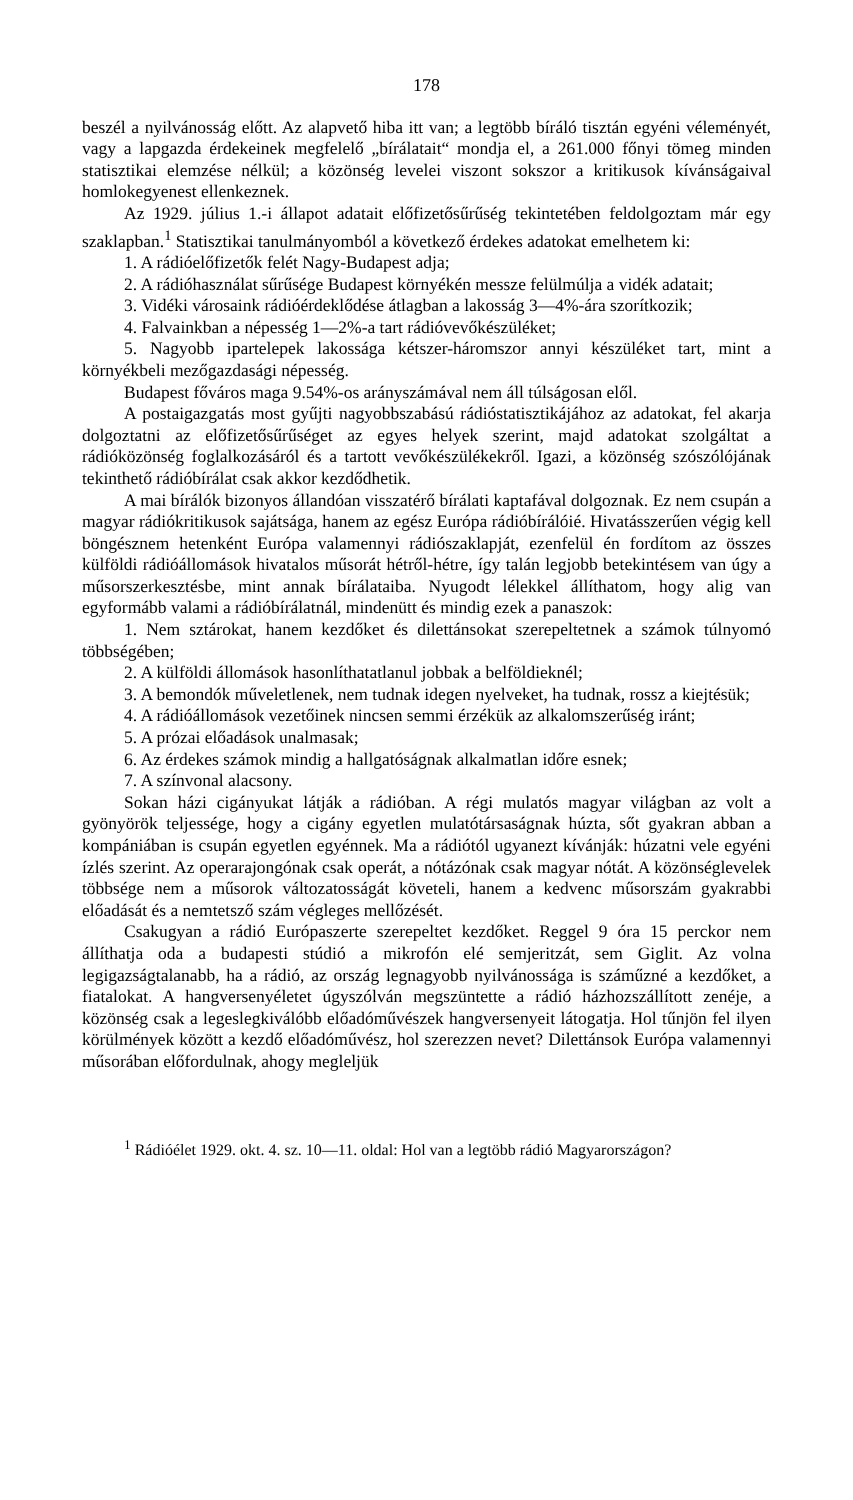178
beszél a nyilvánosság előtt. Az alapvető hiba itt van; a legtöbb bíráló tisztán egyéni véleményét, vagy a lapgazda érdekeinek megfelelő „bírálatait“ mondja el, a 261.000 főnyi tömeg minden statisztikai elemzése nélkül; a közönség levelei viszont sokszor a kritikusok kívánságaival homlokegyenest ellenkeznek.
Az 1929. július 1.-i állapot adatait előfizetősűrűség tekintetében feldolgoztam már egy szaklapban.<sup>1</sup> Statisztikai tanulmányomból a következő érdekes adatokat emelhetem ki:
1. A rádióelőfizetők felét Nagy-Budapest adja;
2. A rádióhasználat sűrűsége Budapest környékén messze felülmúlja a vidék adatait;
3. Vidéki városaink rádióérdeklődése átlagban a lakosság 3—4%-ára szorítkozik;
4. Falvainkban a népesség 1—2%-a tart rádióvevőkészüléket;
5. Nagyobb ipartelepek lakossága kétszer-háromszor annyi készüléket tart, mint a környékbeli mezőgazdasági népesség.
Budapest főváros maga 9.54%-os arányszámával nem áll túlságosan elől.
A postaigazgatás most gyűjti nagyobbszabású rádióstatisztikájához az adatokat, fel akarja dolgoztatni az előfizetősűrűséget az egyes helyek szerint, majd adatokat szolgáltat a rádióközönség foglalkozásáról és a tartott vevőkészülékekről. Igazi, a közönség szószólójának tekinthető rádióbírálat csak akkor kezdődhetik.
A mai bírálók bizonyos állandóan visszatérő bírálati kaptafával dolgoznak. Ez nem csupán a magyar rádiókritikusok sajátsága, hanem az egész Európa rádióbírálóié. Hivatásszerűen végig kell böngésznem hetenként Európa valamennyi rádiószaklapját, ezenfelül én fordítom az összes külföldi rádióállomások hivatalos műsorát hétről-hétre, így talán legjobb betekintésem van úgy a műsorszerkesztésbe, mint annak bírálataiba. Nyugodt lélekkel állíthatom, hogy alig van egyformább valami a rádióbírálatnál, mindenütt és mindig ezek a panaszok:
1. Nem sztárokat, hanem kezdőket és dilettánsokat szerepeltetnek a számok túlnyomó többségében;
2. A külföldi állomások hasonlíthatatlanul jobbak a belföldieknél;
3. A bemondók műveletlenek, nem tudnak idegen nyelveket, ha tudnak, rossz a kiejtésük;
4. A rádióállomások vezetőinek nincsen semmi érzékük az alkalomszerűség iránt;
5. A prózai előadások unalmasak;
6. Az érdekes számok mindig a hallgatóságnak alkalmatlan időre esnek;
7. A színvonal alacsony.
Sokan házi cigányukat látják a rádióban. A régi mulatós magyar világban az volt a gyönyörök teljessége, hogy a cigány egyetlen mulatótársaságnak húzta, sőt gyakran abban a kompániában is csupán egyetlen egyénnek. Ma a rádiótól ugyanezt kívánják: húzatni vele egyéni ízlés szerint. Az operarajongónak csak operát, a nótázónak csak magyar nótát. A közönséglevelek többsége nem a műsorok változatosságát követeli, hanem a kedvenc műsorszám gyakrabbi előadását és a nemtetsző szám végleges mellőzését.
Csakugyan a rádió Európaszerte szerepeltet kezdőket. Reggel 9 óra 15 perckor nem állíthatja oda a budapesti stúdió a mikrofón elé semjeritzát, sem Giglit. Az volna legigazságtalanabb, ha a rádió, az ország legnagyobb nyilvánossága is száműzné a kezdőket, a fiatalokat. A hangversenyéletet úgyszólván megszüntette a rádió házhozszállított zenéje, a közönség csak a legeslegkiválóbb előadóművészek hangversenyeit látogatja. Hol tűnjön fel ilyen körülmények között a kezdő előadóművész, hol szerezzen nevet? Dilettánsok Európa valamennyi műsorában előfordulnak, ahogy megleljük
<sup>1</sup> Rádióélet 1929. okt. 4. sz. 10—11. oldal: Hol van a legtöbb rádió Magyarországon?